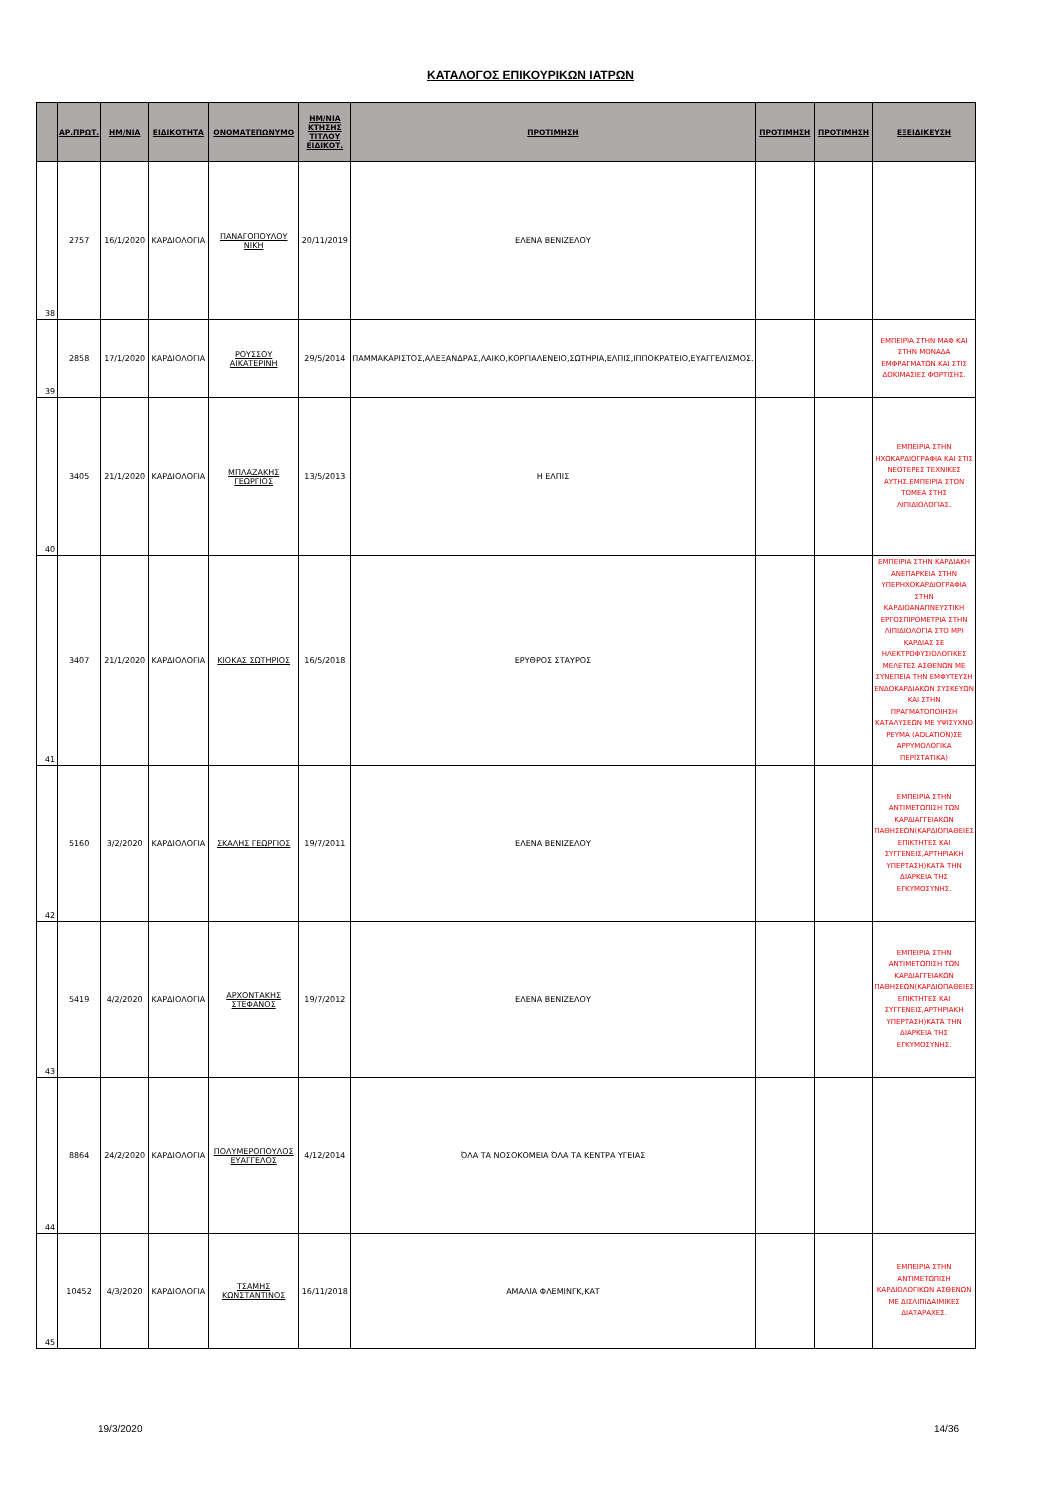ΚΑΤΑΛΟΓΟΣ ΕΠΙΚΟΥΡΙΚΩΝ ΙΑΤΡΩΝ
| | ΑΡ.ΠΡΩΤ. | ΗΜ/ΝΙΑ | ΕΙΔΙΚΟΤΗΤΑ | ΟΝΟΜΑΤΕΠΩΝΥΜΟ | ΗΜ/ΝΙΑ ΚΤΗΣΗΣ ΤΙΤΛΟΥ ΕΙΔΙΚΟΤ. | ΠΡΟΤΙΜΗΣΗ | ΠΡΟΤΙΜΗΣΗ | ΠΡΟΤΙΜΗΣΗ | ΕΞΕΙΔΙΚΕΥΣΗ |
| --- | --- | --- | --- | --- | --- | --- | --- | --- | --- |
| 38 | 2757 | 16/1/2020 | ΚΑΡΔΙΟΛΟΓΙΑ | ΠΑΝΑΓΟΠΟΥΛΟΥ ΝΙΚΗ | 20/11/2019 | ΕΛΕΝΑ ΒΕΝΙΖΕΛΟΥ | | | |
| 39 | 2858 | 17/1/2020 | ΚΑΡΔΙΟΛΟΓΙΑ | ΡΟΥΣΣΟΥ ΑΙΚΑΤΕΡΙΝΗ | 29/5/2014 | ΠΑΜΜΑΚΑΡΙΣΤΟΣ,ΑΛΕΞΑΝΔΡΑΣ,ΛΑΙΚΟ,ΚΟΡΓΙΑΛΕΝΕΙΟ,ΣΩΤΗΡΙΑ,ΕΛΠΙΣ,ΙΠΠΟΚΡΑΤΕΙΟ,ΕΥΑΓΓΕΛΙΣΜΟΣ. | | | ΕΜΠΕΙΡΙΑ ΣΤΗΝ ΜΑΦ ΚΑΙ ΣΤΗΝ ΜΟΝΑΔΑ ΕΜΦΡΑΓΜΑΤΩΝ ΚΑΙ ΣΤΙΣ ΔΟΚΙΜΑΣΙΕΣ ΦΟΡΤΙΣΗΣ. |
| 40 | 3405 | 21/1/2020 | ΚΑΡΔΙΟΛΟΓΙΑ | ΜΠΛΑΖΑΚΗΣ ΓΕΩΡΓΙΟΣ | 13/5/2013 | Η ΕΛΠΙΣ | | | ΕΜΠΕΙΡΙΑ ΣΤΗΝ ΗΧΩΚΑΡΔΙΟΓΡΑΦΙΑ ΚΑΙ ΣΤΙΣ ΝΕΟΤΕΡΕΣ ΤΕΧΝΙΚΕΣ ΑΥΤΗΣ.ΕΜΠΕΙΡΙΑ ΣΤΟΝ ΤΟΜΕΑ ΣΤΗΣ ΛΙΠΙΔΙΟΛΟΓΙΑΣ. |
| 41 | 3407 | 21/1/2020 | ΚΑΡΔΙΟΛΟΓΙΑ | ΚΙΟΚΑΣ ΣΩΤΗΡΙΟΣ | 16/5/2018 | ΕΡΥΘΡΟΣ ΣΤΑΥΡΟΣ | | | ΕΜΠΕΙΡΙΑ ΣΤΗΝ ΚΑΡΔΙΑΚΗ ΑΝΕΠΑΡΚΕΙΑ ΣΤΗΝ ΥΠΕΡΗΧΟΚΑΡΔΙΟΓΡΑΦΙΑ ΣΤΗΝ ΚΑΡΔΙΟΑΝΑΠΝΕΥΣΤΙΚΗ ΕΡΓΟΣΠΙΡΟΜΕΤΡΙΑ ΣΤΗΝ ΛΙΠΙΔΙΟΛΟΓΙΑ ΣΤΟ ΜΡΙ ΚΑΡΔΙΑΣ ΣΕ ΗΛΕΚΤΡΟΦΥΣΙΟΛΟΓΙΚΕΣ ΜΕΛΕΤΕΣ ΑΣΘΕΝΩΝ ΜΕ ΣΥΝΕΠΕΙΑ ΤΗΝ ΕΜΦΥΤΕΥΣΗ ΕΝΔΟΚΑΡΔΙΑΚΩΝ ΣΥΣΚΕΥΩΝ ΚΑΙ ΣΤΗΝ ΠΡΑΓΜΑΤΟΠΟΙΗΣΗ ΚΑΤΑΛΥΣΕΩΝ ΜΕ ΥΨΙΣΥΧΝΟ ΡΕΥΜΑ (ADLATION)ΣΕ ΑΡΡΥΜΟΛΟΓΙΚΑ ΠΕΡΙΣΤΑΤΙΚΑ) |
| 42 | 5160 | 3/2/2020 | ΚΑΡΔΙΟΛΟΓΙΑ | ΣΚΑΛΗΣ ΓΕΩΡΓΙΟΣ | 19/7/2011 | ΕΛΕΝΑ ΒΕΝΙΖΕΛΟΥ | | | ΕΜΠΕΙΡΙΑ ΣΤΗΝ ΑΝΤΙΜΕΤΩΠΙΣΗ ΤΩΝ ΚΑΡΔΙΑΓΓΕΙΑΚΩΝ ΠΑΘΗΣΕΩΝ(ΚΑΡΔΙΟΠΑΘΕΙΕΣ ΕΠΙΚΤΗΤΕΣ ΚΑΙ ΣΥΓΓΕΝΕΙΣ,ΑΡΤΗΡΙΑΚΗ ΥΠΕΡΤΑΣΗ)ΚΑΤΆ ΤΗΝ ΔΙΑΡΚΕΙΑ ΤΗΣ ΕΓΚΥΜΟΣΥΝΗΣ. |
| 43 | 5419 | 4/2/2020 | ΚΑΡΔΙΟΛΟΓΙΑ | ΑΡΧΟΝΤΑΚΗΣ ΣΤΕΦΑΝΟΣ | 19/7/2012 | ΕΛΕΝΑ ΒΕΝΙΖΕΛΟΥ | | | ΕΜΠΕΙΡΙΑ ΣΤΗΝ ΑΝΤΙΜΕΤΩΠΙΣΗ ΤΩΝ ΚΑΡΔΙΑΓΓΕΙΑΚΩΝ ΠΑΘΗΣΕΩΝ(ΚΑΡΔΙΟΠΑΘΕΙΕΣ ΕΠΙΚΤΗΤΕΣ ΚΑΙ ΣΥΓΓΕΝΕΙΣ,ΑΡΤΗΡΙΑΚΗ ΥΠΕΡΤΑΣΗ)ΚΑΤΆ ΤΗΝ ΔΙΑΡΚΕΙΑ ΤΗΣ ΕΓΚΥΜΟΣΥΝΗΣ. |
| 44 | 8864 | 24/2/2020 | ΚΑΡΔΙΟΛΟΓΙΑ | ΠΟΛΥΜΕΡΟΠΟΥΛΟΣ ΕΥΑΓΓΕΛΟΣ | 4/12/2014 | ΌΛΑ ΤΑ ΝΟΣΟΚΟΜΕΙΑ ΌΛΑ ΤΑ ΚΕΝΤΡΑ ΥΓΕΙΑΣ | | | |
| 45 | 10452 | 4/3/2020 | ΚΑΡΔΙΟΛΟΓΙΑ | ΤΣΑΜΗΣ ΚΩΝΣΤΑΝΤΙΝΟΣ | 16/11/2018 | ΑΜΑΛΙΑ ΦΛΕΜΙΝΓΚ,ΚΑΤ | | | ΕΜΠΕΙΡΙΑ ΣΤΗΝ ΑΝΤΙΜΕΤΩΠΙΣΗ ΚΑΡΔΙΟΛΟΓΙΚΩΝ ΑΣΘΕΝΩΝ ΜΕ ΔΙΣΛΙΠΙΔΑΙΜΙΚΕΣ ΔΙΑΤΑΡΑΧΕΣ. |
19/3/2020 14/36